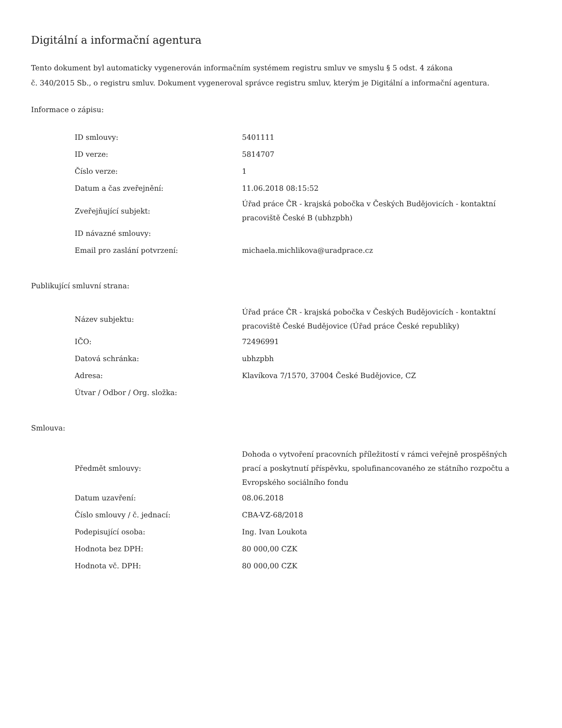Digitální a informační agentura
Tento dokument byl automaticky vygenerován informačním systémem registru smluv ve smyslu § 5 odst. 4 zákona
č. 340/2015 Sb., o registru smluv. Dokument vygeneroval správce registru smluv, kterým je Digitální a informační agentura.
Informace o zápisu:
| ID smlouvy: | 5401111 |
| ID verze: | 5814707 |
| Číslo verze: | 1 |
| Datum a čas zveřejnění: | 11.06.2018 08:15:52 |
| Zveřejňující subjekt: | Úřad práce ČR - krajská pobočka v Českých Budějovicích - kontaktní pracoviště České B (ubhzpbh) |
| ID návazné smlouvy: | |
| Email pro zaslání potvrzení: | michaela.michlikova@uradprace.cz |
Publikující smluvní strana:
| Název subjektu: | Úřad práce ČR - krajská pobočka v Českých Budějovicích - kontaktní pracoviště České Budějovice (Úřad práce České republiky) |
| IČO: | 72496991 |
| Datová schránka: | ubhzpbh |
| Adresa: | Klavíkova 7/1570, 37004 České Budějovice, CZ |
| Útvar / Odbor / Org. složka: | |
Smlouva:
| Předmět smlouvy: | Dohoda o vytvoření pracovních příležitostí v rámci veřejně prospěšných prací a poskytnutí příspěvku, spolufinancovaného ze státního rozpočtu a Evropského sociálního fondu |
| Datum uzavření: | 08.06.2018 |
| Číslo smlouvy / č. jednací: | CBA-VZ-68/2018 |
| Podepisující osoba: | Ing. Ivan Loukota |
| Hodnota bez DPH: | 80 000,00 CZK |
| Hodnota vč. DPH: | 80 000,00 CZK |